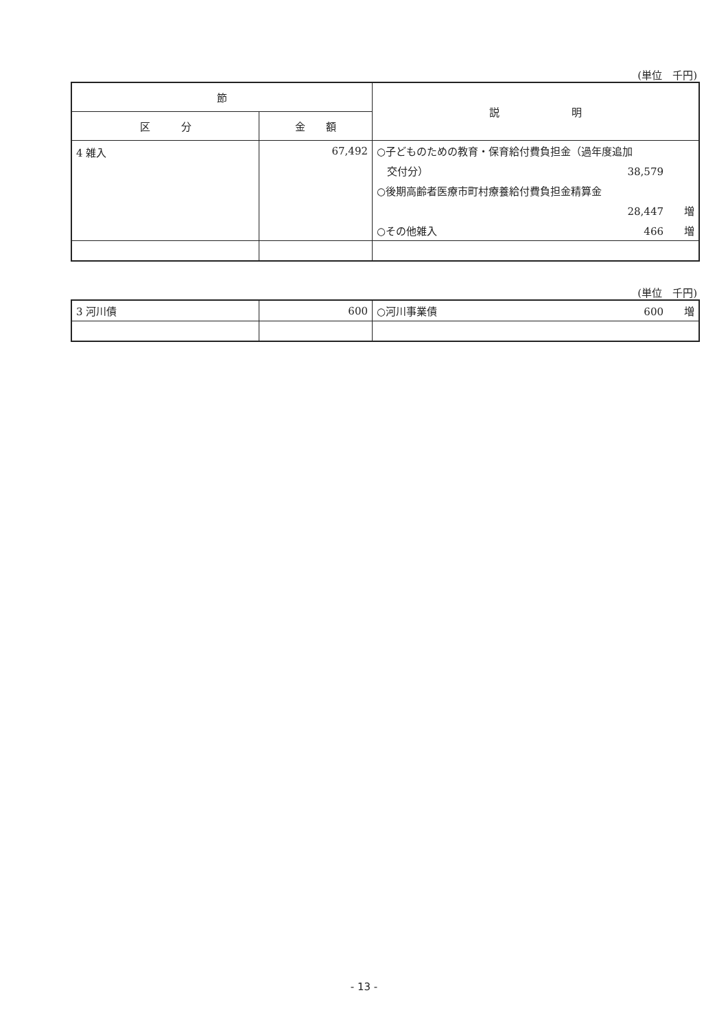(単位　千円)
| 節 | | 説 明 |
| --- | --- | --- |
| 区 分 | 金 額 | |
| 4 雑入 | 67,492 | ○子どものための教育・保育給付費負担金（過年度追加 交付分） 38,579 ○後期高齢者医療市町村療養給付費負担金精算金 28,447 増 ○その他雑入 466 増 |
(単位　千円)
| 3 河川債 | 600 | ○河川事業債 600 増 |
- 13 -